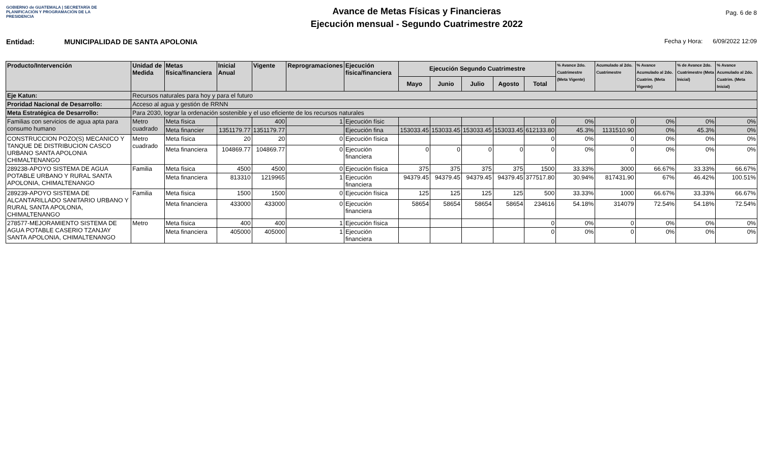GOBIERNO de GUATEMALA | SECRETARÍA DE PLANIFICACIÓN Y PROGRAMACIÓN DE LA PRESIDENCIA
Avance de Metas Físicas y Financieras
Ejecución mensual - Segundo Cuatrimestre 2022
Pag. 6 de 8
Entidad: MUNICIPALIDAD DE SANTA APOLONIA
Fecha y Hora: 6/09/2022 12:09
| Producto/Intervención | Unidad de Medida | Metas física/financiera | Inicial Anual | Vigente | Reprogramaciones | Ejecución física/financiera | Ejecución Segundo Cuatrimestre | | | | | % Avance 2do. Cuatrimestre (Meta Vigente) | Acumulado al 2do. Cuatrimestre | % Avance Acumulado al 2do. Cuatrim. (Meta Vigente) | % de Avance 2do. Cuatrimestre (Meta Inicial) | % Avance Acumulado al 2do. Cuatrim. (Meta Inicial) |
| --- | --- | --- | --- | --- | --- | --- | --- | --- | --- | --- | --- | --- | --- | --- | --- | --- |
| | | | | | | | Mayo | Junio | Julio | Agosto | Total | | | | | |
| Eje Katun: | Recursos naturales para hoy y para el futuro | | | | | | | | | | | | | | | |
| Proridad Nacional de Desarrollo: | Acceso al agua y gestión de RRNN | | | | | | | | | | | | | | | |
| Meta Estratégica de Desarrollo: | Para 2030, lograr la ordenación sostenible y el uso eficiente de los recursos naturales | | | | | | | | | | | | | | | |
| Familias con servicios de agua apta para consumo humano | Metro cuadrado | Meta física | | 400 | 1 | Ejecución físic | | | | | 0 | 0% | 0 | 0% | 0% | 0% |
| | | Meta financier | 1351179.77 | 1351179.77 | | Ejecución fina | 153033.45 | 153033.45 | 153033.45 | 153033.45 | 612133.80 | 45.3% | 1131510.90 | 0% | 45.3% | 0% |
| CONSTRUCCION POZO(S) MECANICO Y TANQUE DE DISTRIBUCION CASCO URBANO SANTA APOLONIA CHIMALTENANGO | Metro cuadrado | Meta física | 20 | 20 | 0 | Ejecución física | | | | | 0 | 0% | 0 | 0% | 0% | 0% |
| | | Meta financiera | 104869.77 | 104869.77 | 0 | Ejecución financiera | 0 | 0 | 0 | 0 | 0 | 0% | 0 | 0% | 0% | 0% |
| 289238-APOYO SISTEMA DE AGUA POTABLE URBANO Y RURAL SANTA APOLONIA, CHIMALTENANGO | Familia | Meta física | 4500 | 4500 | 0 | Ejecución física | 375 | 375 | 375 | 375 | 1500 | 33.33% | 3000 | 66.67% | 33.33% | 66.67% |
| | | Meta financiera | 813310 | 1219965 | 1 | Ejecución financiera | 94379.45 | 94379.45 | 94379.45 | 94379.45 | 377517.80 | 30.94% | 817431.90 | 67% | 46.42% | 100.51% |
| 289239-APOYO SISTEMA DE ALCANTARILLADO SANITARIO URBANO Y RURAL SANTA APOLONIA, CHIMALTENANGO | Familia | Meta física | 1500 | 1500 | 0 | Ejecución física | 125 | 125 | 125 | 125 | 500 | 33.33% | 1000 | 66.67% | 33.33% | 66.67% |
| | | Meta financiera | 433000 | 433000 | 0 | Ejecución financiera | 58654 | 58654 | 58654 | 58654 | 234616 | 54.18% | 314079 | 72.54% | 54.18% | 72.54% |
| 278577-MEJORAMIENTO SISTEMA DE AGUA POTABLE CASERIO TZANJAY SANTA APOLONIA, CHIMALTENANGO | Metro | Meta física | 400 | 400 | 1 | Ejecución física | | | | | 0 | 0% | 0 | 0% | 0% | 0% |
| | | Meta financiera | 405000 | 405000 | 1 | Ejecución financiera | | | | | 0 | 0% | 0 | 0% | 0% | 0% |